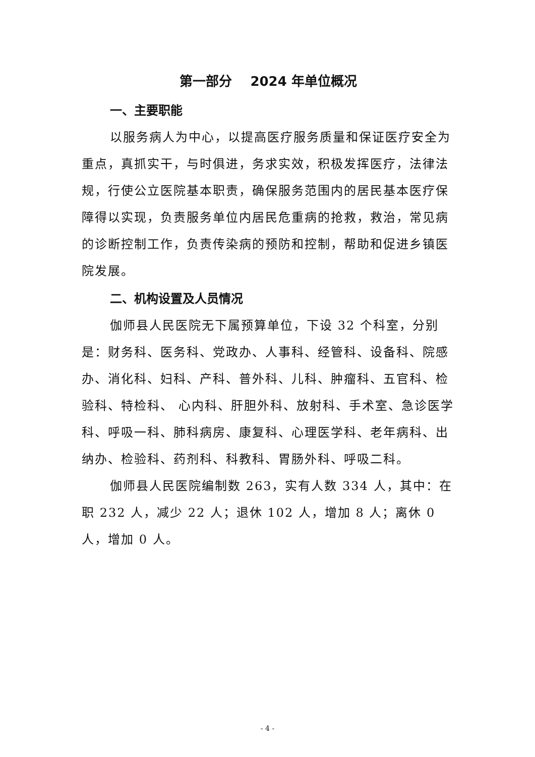第一部分 2024 年单位概况
一、主要职能
以服务病人为中心，以提高医疗服务质量和保证医疗安全为重点，真抓实干，与时俱进，务求实效，积极发挥医疗，法律法规，行使公立医院基本职责，确保服务范围内的居民基本医疗保障得以实现，负责服务单位内居民危重病的抢救，救治，常见病的诊断控制工作，负责传染病的预防和控制，帮助和促进乡镇医院发展。
二、机构设置及人员情况
伽师县人民医院无下属预算单位，下设 32 个科室，分别是：财务科、医务科、党政办、人事科、经管科、设备科、院感办、消化科、妇科、产科、普外科、儿科、肿瘤科、五官科、检验科、特检科、 心内科、肝胆外科、放射科、手术室、急诊医学科、呼吸一科、肺科病房、康复科、心理医学科、老年病科、出纳办、检验科、药剂科、科教科、胃肠外科、呼吸二科。
伽师县人民医院编制数 263，实有人数 334 人，其中：在职 232 人，减少 22 人；退休 102 人，增加 8 人；离休 0 人，增加 0 人。
- 4 -